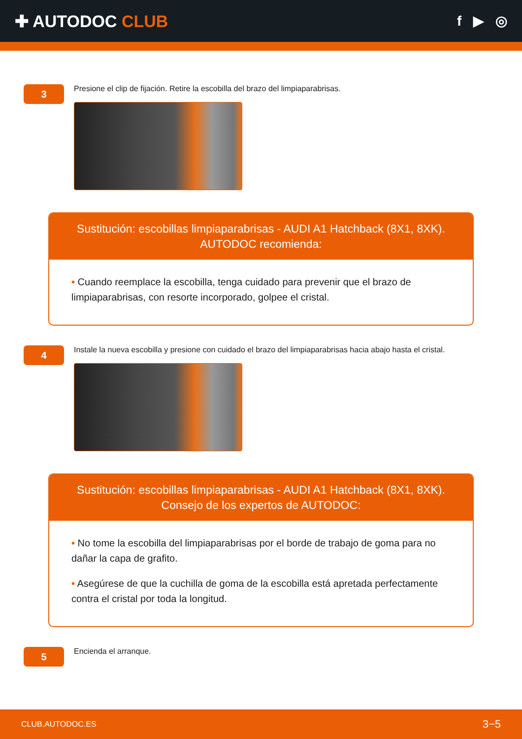✚ AUTODOC CLUB
f ▶ ◎
3
Presione el clip de fijación. Retire la escobilla del brazo del limpiaparabrisas.
Sustitución: escobillas limpiaparabrisas - AUDI A1 Hatchback (8X1, 8XK).
AUTODOC recomienda:
• Cuando reemplace la escobilla, tenga cuidado para prevenir que el brazo de limpiaparabrisas, con resorte incorporado, golpee el cristal.
4
Instale la nueva escobilla y presione con cuidado el brazo del limpiaparabrisas hacia abajo hasta el cristal.
Sustitución: escobillas limpiaparabrisas - AUDI A1 Hatchback (8X1, 8XK).
Consejo de los expertos de AUTODOC:
• No tome la escobilla del limpiaparabrisas por el borde de trabajo de goma para no dañar la capa de grafito.
• Asegúrese de que la cuchilla de goma de la escobilla está apretada perfectamente contra el cristal por toda la longitud.
5
Encienda el arranque.
CLUB.AUTODOC.ES 3−5